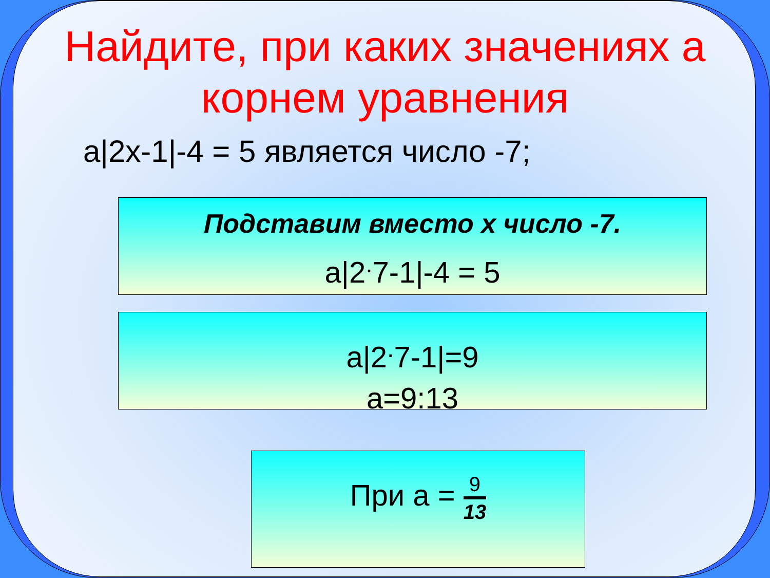Найдите, при каких значениях а корнем уравнения
а|2х-1|-4 = 5 является число -7;
Подставим вместо х число -7.
а|2<sup>.</sup>7-1|-4 = 5
а|2<sup>.</sup>7-1|=9
а=9:13
При а = 9 13